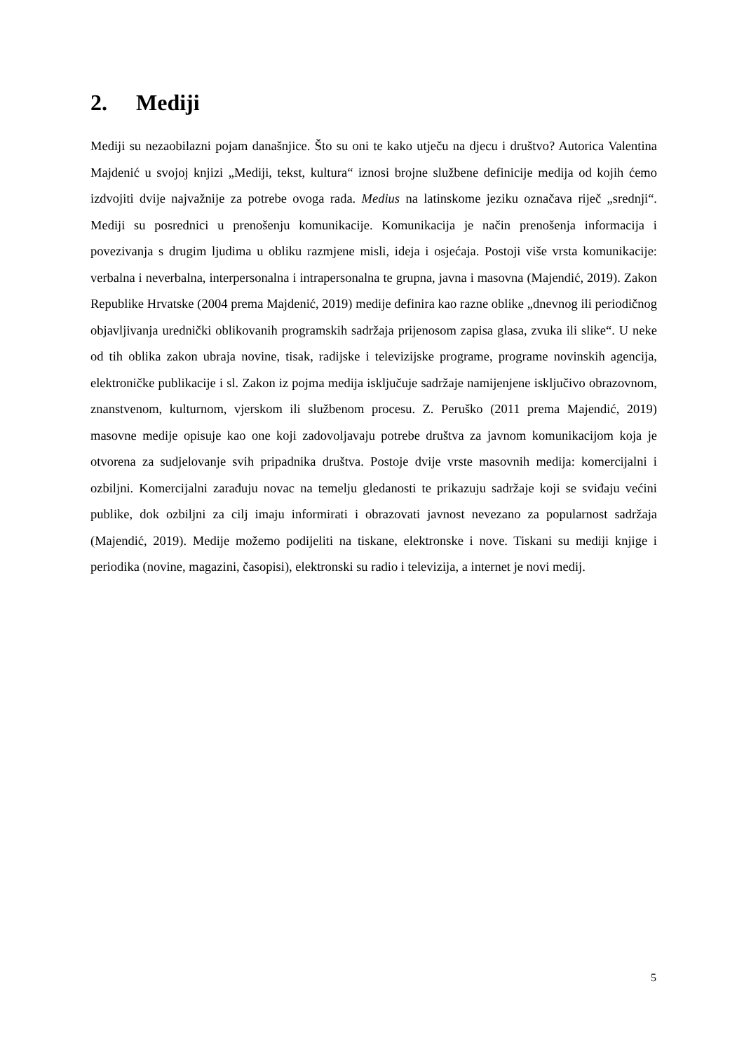2. Mediji
Mediji su nezaobilazni pojam današnjice. Što su oni te kako utječu na djecu i društvo? Autorica Valentina Majdenić u svojoj knjizi „Mediji, tekst, kultura“ iznosi brojne službene definicije medija od kojih ćemo izdvojiti dvije najvažnije za potrebe ovoga rada. Medius na latinskome jeziku označava riječ „srednji“. Mediji su posrednici u prenošenju komunikacije. Komunikacija je način prenošenja informacija i povezivanja s drugim ljudima u obliku razmjene misli, ideja i osjećaja. Postoji više vrsta komunikacije: verbalna i neverbalna, interpersonalna i intrapersonalna te grupna, javna i masovna (Majendić, 2019). Zakon Republike Hrvatske (2004 prema Majdenić, 2019) medije definira kao razne oblike „dnevnog ili periodičnog objavljivanja urednički oblikovanih programskih sadržaja prijenosom zapisa glasa, zvuka ili slike“. U neke od tih oblika zakon ubraja novine, tisak, radijske i televizijske programe, programe novinskih agencija, elektroničke publikacije i sl. Zakon iz pojma medija isključuje sadržaje namijenjene isključivo obrazovnom, znanstvenom, kulturnom, vjerskom ili službenom procesu. Z. Peruško (2011 prema Majendić, 2019) masovne medije opisuje kao one koji zadovoljavaju potrebe društva za javnom komunikacijom koja je otvorena za sudjelovanje svih pripadnika društva. Postoje dvije vrste masovnih medija: komercijalni i ozbiljni. Komercijalni zarađuju novac na temelju gledanosti te prikazuju sadržaje koji se sviđaju većini publike, dok ozbiljni za cilj imaju informirati i obrazovati javnost nevezano za popularnost sadržaja (Majendić, 2019). Medije možemo podijeliti na tiskane, elektronske i nove. Tiskani su mediji knjige i periodika (novine, magazini, časopisi), elektronski su radio i televizija, a internet je novi medij.
5